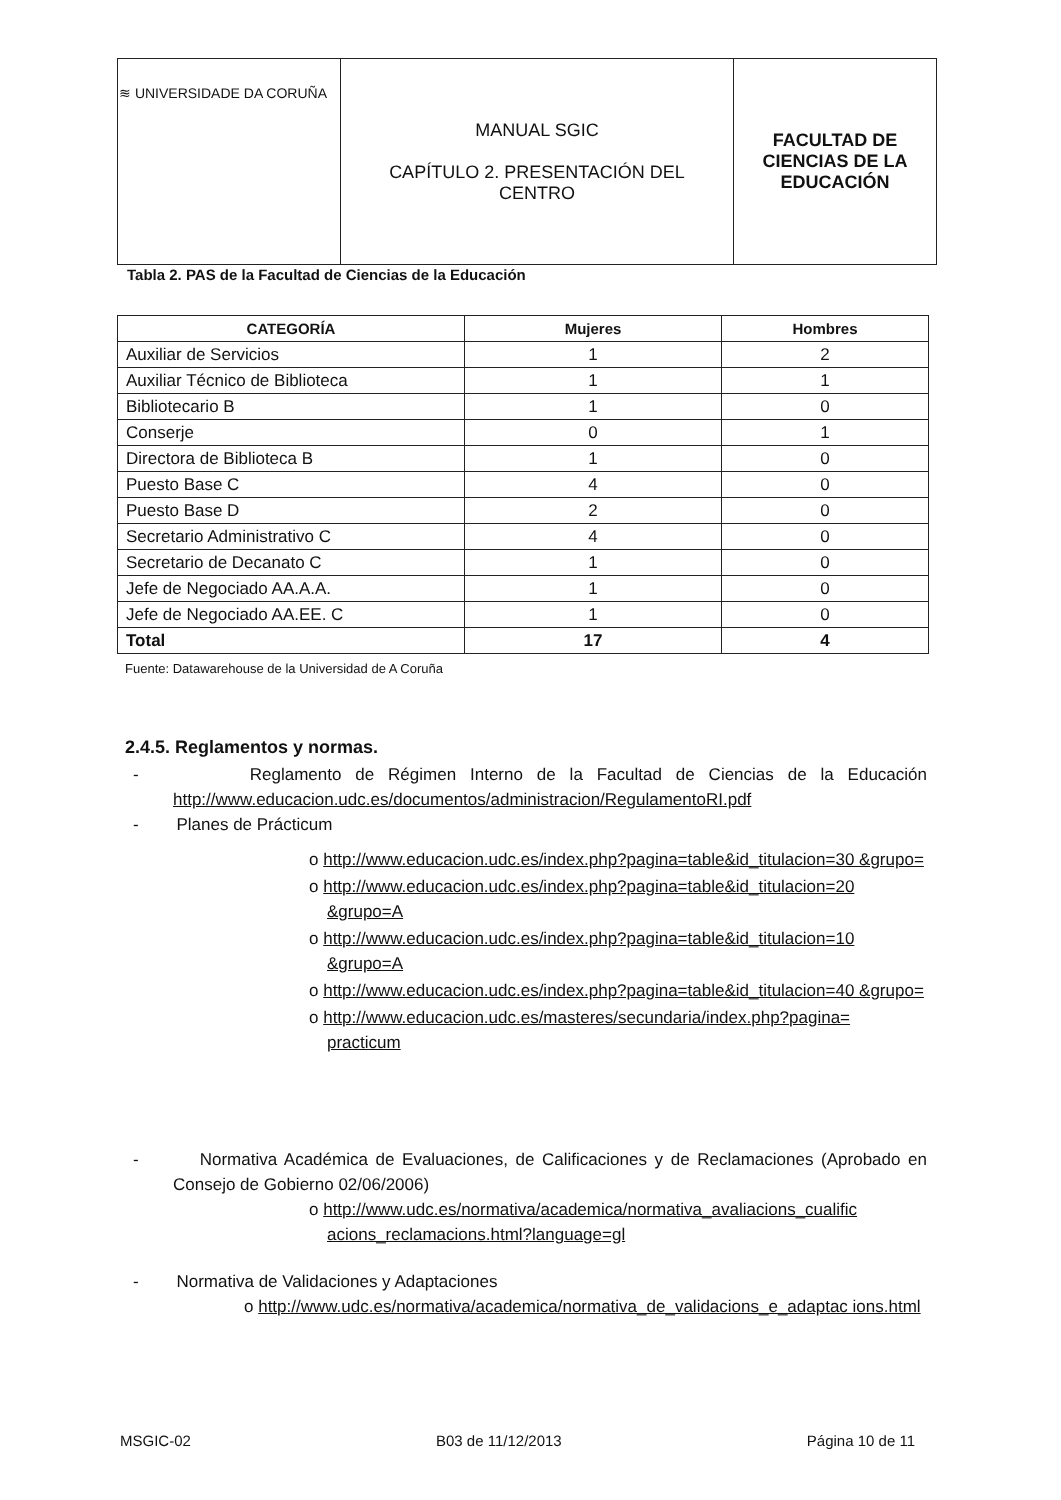| ≋ UNIVERSIDADE DA CORUÑA | MANUAL SGIC CAPÍTULO 2. PRESENTACIÓN DEL CENTRO | FACULTAD DE CIENCIAS DE LA EDUCACIÓN |
Tabla 2. PAS de la Facultad de Ciencias de la Educación
| CATEGORÍA | Mujeres | Hombres |
| --- | --- | --- |
| Auxiliar de Servicios | 1 | 2 |
| Auxiliar Técnico de Biblioteca | 1 | 1 |
| Bibliotecario B | 1 | 0 |
| Conserje | 0 | 1 |
| Directora de Biblioteca B | 1 | 0 |
| Puesto Base C | 4 | 0 |
| Puesto Base D | 2 | 0 |
| Secretario Administrativo C | 4 | 0 |
| Secretario de Decanato C | 1 | 0 |
| Jefe de Negociado AA.A.A. | 1 | 0 |
| Jefe de Negociado AA.EE. C | 1 | 0 |
| Total | 17 | 4 |
Fuente: Datawarehouse de la Universidad de A Coruña
2.4.5. Reglamentos y normas.
- Reglamento de Régimen Interno de la Facultad de Ciencias de la Educación http://www.educacion.udc.es/documentos/administracion/RegulamentoRI.pdf
- Planes de Prácticum
o http://www.educacion.udc.es/index.php?pagina=table&id_titulacion=30 &grupo=
o http://www.educacion.udc.es/index.php?pagina=table&id_titulacion=20 &grupo=A
o http://www.educacion.udc.es/index.php?pagina=table&id_titulacion=10 &grupo=A
o http://www.educacion.udc.es/index.php?pagina=table&id_titulacion=40 &grupo=
o http://www.educacion.udc.es/masteres/secundaria/index.php?pagina= practicum
- Normativa Académica de Evaluaciones, de Calificaciones y de Reclamaciones (Aprobado en Consejo de Gobierno 02/06/2006)
o http://www.udc.es/normativa/academica/normativa_avaliacions_cualific acions_reclamacions.html?language=gl
- Normativa de Validaciones y Adaptaciones
o http://www.udc.es/normativa/academica/normativa_de_validacions_e_adaptac ions.html
MSGIC-02 B03 de 11/12/2013 Página 10 de 11